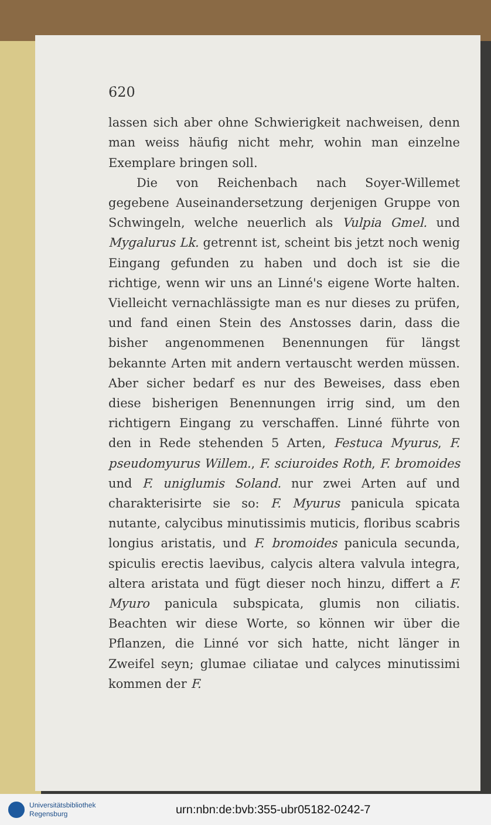620
lassen sich aber ohne Schwierigkeit nachweisen, denn man weiss häufig nicht mehr, wohin man einzelne Exemplare bringen soll.
Die von Reichenbach nach Soyer-Willemet gegebene Auseinandersetzung derjenigen Gruppe von Schwingeln, welche neuerlich als Vulpia Gmel. und Mygalurus Lk. getrennt ist, scheint bis jetzt noch wenig Eingang gefunden zu haben und doch ist sie die richtige, wenn wir uns an Linné's eigene Worte halten. Vielleicht vernachlässigte man es nur dieses zu prüfen, und fand einen Stein des Anstosses darin, dass die bisher angenommenen Benennungen für längst bekannte Arten mit andern vertauscht werden müssen. Aber sicher bedarf es nur des Beweises, dass eben diese bisherigen Benennungen irrig sind, um den richtigern Eingang zu verschaffen. Linné führte von den in Rede stehenden 5 Arten, Festuca Myurus, F. pseudomyurus Willem., F. sciuroides Roth, F. bromoides und F. uniglumis Soland. nur zwei Arten auf und charakterisirte sie so: F. Myurus panicula spicata nutante, calycibus minutissimis muticis, floribus scabris longius aristatis, und F. bromoides panicula secunda, spiculis erectis laevibus, calycis altera valvula integra, altera aristata und fügt dieser noch hinzu, differt a F. Myuro panicula subspicata, glumis non ciliatis. Beachten wir diese Worte, so können wir über die Pflanzen, die Linné vor sich hatte, nicht länger in Zweifel seyn; glumae ciliatae und calyces minutissimi kommen der F.
Universitätsbibliothek
Regensburg
urn:nbn:de:bvb:355-ubr05182-0242-7